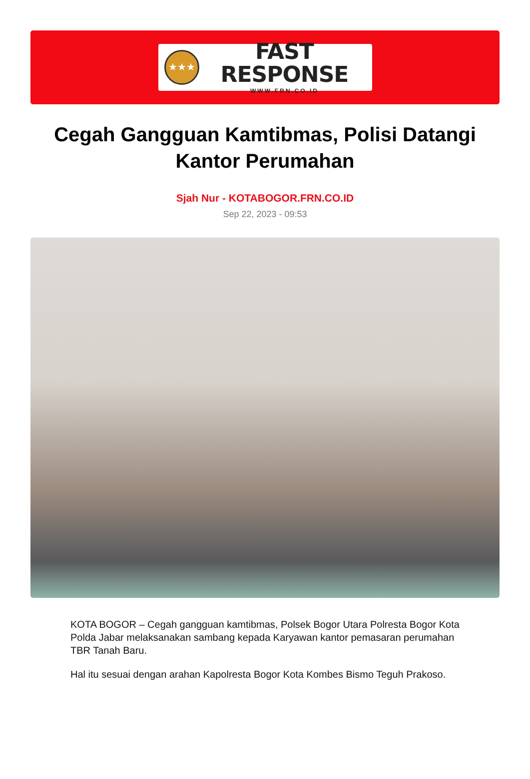★★★
FAST RESPONSE
WWW.FRN.CO.ID
Cegah Gangguan Kamtibmas, Polisi Datangi Kantor Perumahan
Sjah Nur - KOTABOGOR.FRN.CO.ID
Sep 22, 2023 - 09:53
KOTA BOGOR – Cegah gangguan kamtibmas, Polsek Bogor Utara Polresta Bogor Kota Polda Jabar melaksanakan sambang kepada Karyawan kantor pemasaran perumahan TBR Tanah Baru.
Hal itu sesuai dengan arahan Kapolresta Bogor Kota Kombes Bismo Teguh Prakoso.